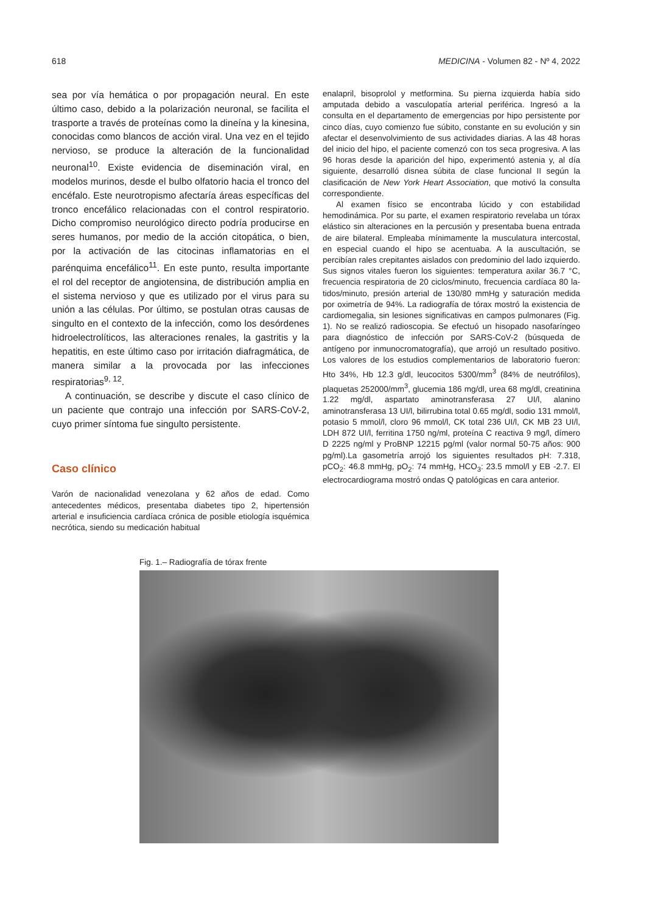618 MEDICINA - Volumen 82 - Nº 4, 2022
sea por vía hemática o por propagación neural. En este último caso, debido a la polarización neuronal, se facilita el trasporte a través de proteínas como la dineína y la kinesina, conocidas como blancos de acción viral. Una vez en el tejido nervioso, se produce la alteración de la funcionalidad neuronal<sup>10</sup>. Existe evidencia de disemina­ción viral, en modelos murinos, desde el bulbo olfatorio hacia el tronco del encéfalo. Este neurotropismo afectaría áreas específicas del tronco encefálico relacionadas con el control respiratorio. Dicho compromiso neurológico directo podría producirse en seres humanos, por medio de la acción citopática, o bien, por la activación de las citocinas inflamatorias en el parénquima encefálico<sup>11</sup>. En este punto, resulta importante el rol del receptor de angio­tensina, de distribución amplia en el sistema nervioso y que es utilizado por el virus para su unión a las células. Por último, se postulan otras causas de singulto en el contexto de la infección, como los desórdenes hidroelectrolíticos, las alteraciones renales, la gastritis y la hepatitis, en este último caso por irritación diafragmática, de manera similar a la provocada por las infecciones respiratorias<sup>9, 12</sup>.
A continuación, se describe y discute el caso clínico de un paciente que contrajo una infección por SARS-CoV-2, cuyo primer síntoma fue singulto persistente.
Caso clínico
Varón de nacionalidad venezolana y 62 años de edad. Como antecedentes médicos, presentaba diabetes tipo 2, hiper­tensión arterial e insuficiencia cardíaca crónica de posible etiología isquémica necrótica, siendo su medicación habitual
enalapril, bisoprolol y metformina. Su pierna izquierda había sido amputada debido a vasculopatía arterial periférica. In­gresó a la consulta en el departamento de emergencias por hipo persistente por cinco días, cuyo comienzo fue súbito, constante en su evolución y sin afectar el desenvolvimiento de sus actividades diarias. A las 48 horas del inicio del hipo, el paciente comenzó con tos seca progresiva. A las 96 horas desde la aparición del hipo, experimentó astenia y, al día siguiente, desarrolló disnea súbita de clase funcional II según la clasificación de New York Heart Association, que motivó la consulta correspondiente.
Al examen físico se encontraba lúcido y con estabilidad hemodinámica. Por su parte, el examen respiratorio revelaba un tórax elástico sin alteraciones en la percusión y presenta­ba buena entrada de aire bilateral. Empleaba mínimamente la musculatura intercostal, en especial cuando el hipo se acentuaba. A la auscultación, se percibían rales crepitantes aislados con predominio del lado izquierdo. Sus signos vitales fueron los siguientes: temperatura axilar 36.7 °C, frecuencia respiratoria de 20 ciclos/minuto, frecuencia cardíaca 80 la­tidos/minuto, presión arterial de 130/80 mmHg y saturación medida por oximetría de 94%. La radiografía de tórax mostró la existencia de cardiomegalia, sin lesiones significativas en campos pulmonares (Fig. 1). No se realizó radioscopia. Se efectuó un hisopado nasofaríngeo para diagnóstico de infección por SARS-CoV-2 (búsqueda de antígeno por inmu­nocromatografía), que arrojó un resultado positivo. Los valores de los estudios complementarios de laboratorio fueron: Hto 34%, Hb 12.3 g/dl, leucocitos 5300/mm<sup>3</sup> (84% de neutrófilos), plaquetas 252000/mm<sup>3</sup>, glucemia 186 mg/dl, urea 68 mg/dl, creatinina 1.22 mg/dl, aspartato aminotransferasa 27 UI/l, alanino aminotransferasa 13 UI/l, bilirrubina total 0.65 mg/dl, sodio 131 mmol/l, potasio 5 mmol/l, cloro 96 mmol/l, CK total 236 UI/l, CK MB 23 UI/l, LDH 872 UI/l, ferritina 1750 ng/ml, proteína C reactiva 9 mg/l, dímero D 2225 ng/ml y ProBNP 12215 pg/ml (valor normal 50-75 años: 900 pg/ml).La gaso­metría arrojó los siguientes resultados pH: 7.318, pCO<sub>2</sub>: 46.8 mmHg, pO<sub>2</sub>: 74 mmHg, HCO<sub>3</sub>: 23.5 mmol/l y EB -2.7. El elec­trocardiograma mostró ondas Q patológicas en cara anterior.
Fig. 1.– Radiografía de tórax frente